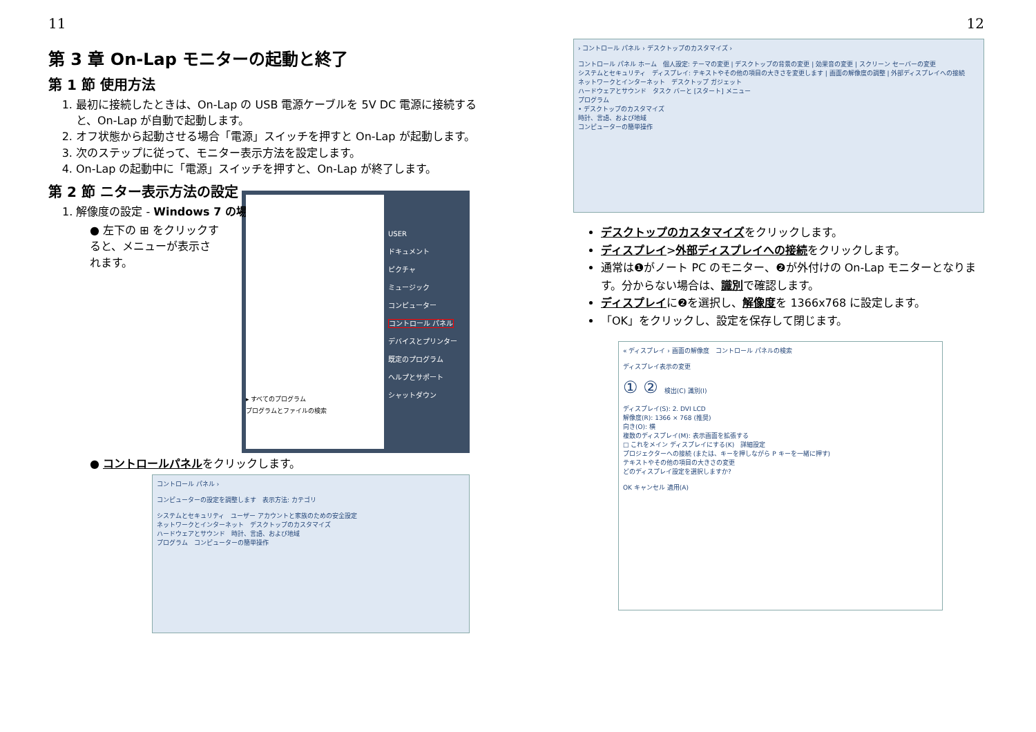11
第 3 章 On-Lap モニターの起動と終了
第 1 節 使用方法
1. 最初に接続したときは、On-Lap の USB 電源ケーブルを 5V DC 電源に接続すると、On-Lap が自動で起動します。
2. オフ状態から起動させる場合「電源」スイッチを押すと On-Lap が起動します。
3. 次のステップに従って、モニター表示方法を設定します。
4. On-Lap の起動中に「電源」スイッチを押すと、On-Lap が終了します。
第 2 節 ニター表示方法の設定
1. 解像度の設定 - Windows 7 の場合
● 左下の ⊞ をクリックすると、メニューが表示されます。
▸ すべてのプログラム
プログラムとファイルの検索
USER
ドキュメント
ピクチャ
ミュージック
コンピューター
コントロール パネル
デバイスとプリンター
既定のプログラム
ヘルプとサポート
シャットダウン
● コントロールパネルをクリックします。
コントロール パネル ›
コンピューターの設定を調整します　表示方法: カテゴリ
システムとセキュリティ　ユーザー アカウントと家族のための安全設定
ネットワークとインターネット　デスクトップのカスタマイズ
ハードウェアとサウンド　時計、言語、および地域
プログラム　コンピューターの簡単操作
12
› コントロール パネル › デスクトップのカスタマイズ ›
コントロール パネル ホーム　個人設定: テーマの変更 | デスクトップの背景の変更 | 効果音の変更 | スクリーン セーバーの変更
システムとセキュリティ　ディスプレイ: テキストやその他の項目の大きさを変更します | 画面の解像度の調整 | 外部ディスプレイへの接続
ネットワークとインターネット　デスクトップ ガジェット
ハードウェアとサウンド　タスク バーと [スタート] メニュー
プログラム
• デスクトップのカスタマイズ
時計、言語、および地域
コンピューターの簡単操作
デスクトップのカスタマイズをクリックします。
ディスプレイ>外部ディスプレイへの接続をクリックします。
通常は❶がノート PC のモニター、❷が外付けの On-Lap モニターとなります。分からない場合は、識別で確認します。
ディスプレイに❷を選択し、解像度を 1366x768 に設定します。
「OK」をクリックし、設定を保存して閉じます。
« ディスプレイ › 画面の解像度　コントロール パネルの検索
ディスプレイ表示の変更
① ②　検出(C) 識別(I)
ディスプレイ(S): 2. DVI LCD
解像度(R): 1366 × 768 (推奨)
向き(O): 横
複数のディスプレイ(M): 表示画面を拡張する
□ これをメイン ディスプレイにする(K)　詳細設定
プロジェクターへの接続 (または、キーを押しながら P キーを一緒に押す)
テキストやその他の項目の大きさの変更
どのディスプレイ設定を選択しますか?
OK キャンセル 適用(A)